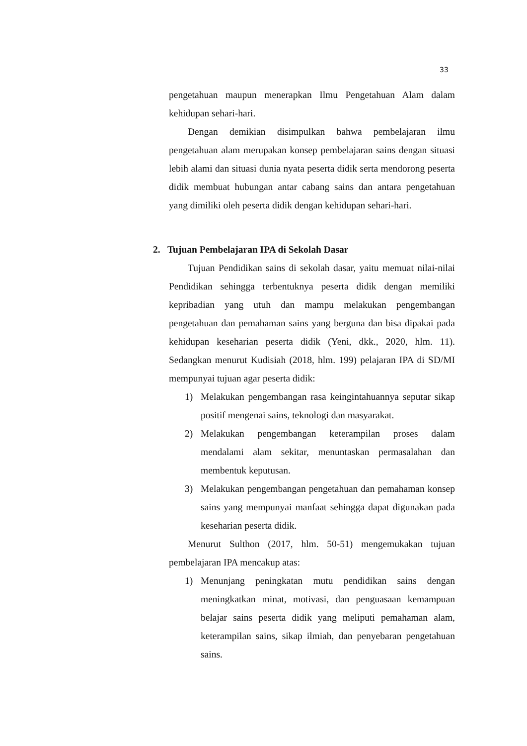33
pengetahuan maupun menerapkan Ilmu Pengetahuan Alam dalam kehidupan sehari-hari.
Dengan demikian disimpulkan bahwa pembelajaran ilmu pengetahuan alam merupakan konsep pembelajaran sains dengan situasi lebih alami dan situasi dunia nyata peserta didik serta mendorong peserta didik membuat hubungan antar cabang sains dan antara pengetahuan yang dimiliki oleh peserta didik dengan kehidupan sehari-hari.
2. Tujuan Pembelajaran IPA di Sekolah Dasar
Tujuan Pendidikan sains di sekolah dasar, yaitu memuat nilai-nilai Pendidikan sehingga terbentuknya peserta didik dengan memiliki kepribadian yang utuh dan mampu melakukan pengembangan pengetahuan dan pemahaman sains yang berguna dan bisa dipakai pada kehidupan keseharian peserta didik (Yeni, dkk., 2020, hlm. 11). Sedangkan menurut Kudisiah (2018, hlm. 199) pelajaran IPA di SD/MI mempunyai tujuan agar peserta didik:
1) Melakukan pengembangan rasa keingintahuannya seputar sikap positif mengenai sains, teknologi dan masyarakat.
2) Melakukan pengembangan keterampilan proses dalam mendalami alam sekitar, menuntaskan permasalahan dan membentuk keputusan.
3) Melakukan pengembangan pengetahuan dan pemahaman konsep sains yang mempunyai manfaat sehingga dapat digunakan pada keseharian peserta didik.
Menurut Sulthon (2017, hlm. 50-51) mengemukakan tujuan pembelajaran IPA mencakup atas:
1) Menunjang peningkatan mutu pendidikan sains dengan meningkatkan minat, motivasi, dan penguasaan kemampuan belajar sains peserta didik yang meliputi pemahaman alam, keterampilan sains, sikap ilmiah, dan penyebaran pengetahuan sains.